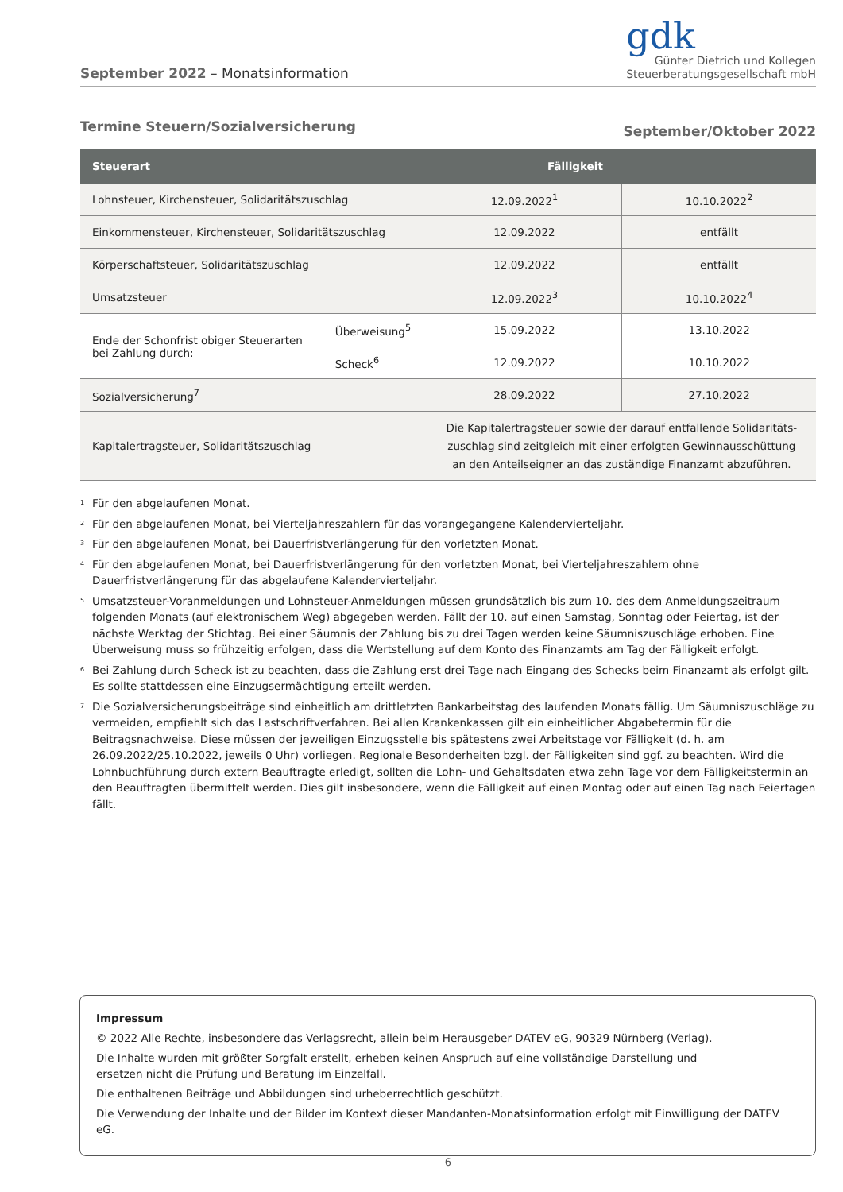September 2022 – Monatsinformation
gdk
Günter Dietrich und Kollegen
Steuerberatungsgesellschaft mbH
Termine Steuern/Sozialversicherung September/Oktober 2022
| Steuerart | Fälligkeit | | |
| --- | --- | --- | --- |
| Lohnsteuer, Kirchensteuer, Solidaritätszuschlag | | 12.09.2022<sup>1</sup> | 10.10.2022<sup>2</sup> |
| Einkommensteuer, Kirchensteuer, Solidaritätszuschlag | | 12.09.2022 | entfällt |
| Körperschaftsteuer, Solidaritätszuschlag | | 12.09.2022 | entfällt |
| Umsatzsteuer | | 12.09.2022<sup>3</sup> | 10.10.2022<sup>4</sup> |
| Ende der Schonfrist obiger Steuerarten bei Zahlung durch: | Überweisung<sup>5</sup> | 15.09.2022 | 13.10.2022 |
| | Scheck<sup>6</sup> | 12.09.2022 | 10.10.2022 |
| Sozialversicherung<sup>7</sup> | | 28.09.2022 | 27.10.2022 |
| Kapitalertragsteuer, Solidaritätszuschlag | | Die Kapitalertragsteuer sowie der darauf entfallende Solidaritäts- zuschlag sind zeitgleich mit einer erfolgten Gewinnausschüttung an den Anteilseigner an das zuständige Finanzamt abzuführen. | |
<sup>1</sup> Für den abgelaufenen Monat.
<sup>2</sup> Für den abgelaufenen Monat, bei Vierteljahreszahlern für das vorangegangene Kalendervierteljahr.
<sup>3</sup> Für den abgelaufenen Monat, bei Dauerfristverlängerung für den vorletzten Monat.
<sup>4</sup> Für den abgelaufenen Monat, bei Dauerfristverlängerung für den vorletzten Monat, bei Vierteljahreszahlern ohne Dauerfristverlängerung für das abgelaufene Kalendervierteljahr.
<sup>5</sup> Umsatzsteuer-Voranmeldungen und Lohnsteuer-Anmeldungen müssen grundsätzlich bis zum 10. des dem Anmeldungszeitraum folgenden Monats (auf elektronischem Weg) abgegeben werden. Fällt der 10. auf einen Samstag, Sonntag oder Feiertag, ist der nächste Werktag der Stichtag. Bei einer Säumnis der Zahlung bis zu drei Tagen werden keine Säumniszuschläge erhoben. Eine Überweisung muss so frühzeitig erfolgen, dass die Wertstellung auf dem Konto des Finanzamts am Tag der Fälligkeit erfolgt.
<sup>6</sup> Bei Zahlung durch Scheck ist zu beachten, dass die Zahlung erst drei Tage nach Eingang des Schecks beim Finanzamt als erfolgt gilt. Es sollte stattdessen eine Einzugsermächtigung erteilt werden.
<sup>7</sup> Die Sozialversicherungsbeiträge sind einheitlich am drittletzten Bankarbeitstag des laufenden Monats fällig. Um Säumniszuschläge zu vermeiden, empfiehlt sich das Lastschriftverfahren. Bei allen Krankenkassen gilt ein einheitlicher Abgabetermin für die Beitragsnachweise. Diese müssen der jeweiligen Einzugsstelle bis spätestens zwei Arbeitstage vor Fälligkeit (d. h. am 26.09.2022/25.10.2022, jeweils 0 Uhr) vorliegen. Regionale Besonderheiten bzgl. der Fälligkeiten sind ggf. zu beachten. Wird die Lohnbuchführung durch extern Beauftragte erledigt, sollten die Lohn- und Gehaltsdaten etwa zehn Tage vor dem Fälligkeitstermin an den Beauftragten übermittelt werden. Dies gilt insbesondere, wenn die Fälligkeit auf einen Montag oder auf einen Tag nach Feiertagen fällt.
Impressum
© 2022 Alle Rechte, insbesondere das Verlagsrecht, allein beim Herausgeber DATEV eG, 90329 Nürnberg (Verlag).
Die Inhalte wurden mit größter Sorgfalt erstellt, erheben keinen Anspruch auf eine vollständige Darstellung und
ersetzen nicht die Prüfung und Beratung im Einzelfall.
Die enthaltenen Beiträge und Abbildungen sind urheberrechtlich geschützt.
Die Verwendung der Inhalte und der Bilder im Kontext dieser Mandanten-Monatsinformation erfolgt mit Einwilligung der DATEV eG.
6